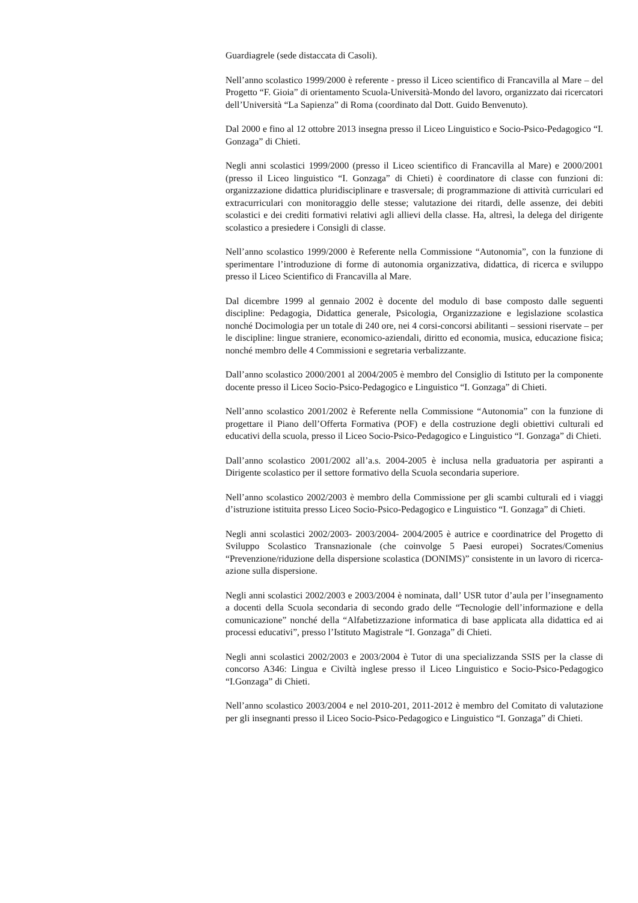Guardiagrele (sede distaccata di Casoli).
Nell’anno scolastico 1999/2000 è referente - presso il Liceo scientifico di Francavilla al Mare – del Progetto “F. Gioia” di orientamento Scuola-Università-Mondo del lavoro, organizzato dai ricercatori dell’Università “La Sapienza” di Roma (coordinato dal Dott. Guido Benvenuto).
Dal 2000 e fino al 12 ottobre 2013 insegna presso il Liceo Linguistico e Socio-Psico-Pedagogico “I. Gonzaga” di Chieti.
Negli anni scolastici 1999/2000 (presso il Liceo scientifico di Francavilla al Mare) e 2000/2001 (presso il Liceo linguistico “I. Gonzaga” di Chieti) è coordinatore di classe con funzioni di: organizzazione didattica pluridisciplinare e trasversale; di programmazione di attività curriculari ed extracurriculari con monitoraggio delle stesse; valutazione dei ritardi, delle assenze, dei debiti scolastici e dei crediti formativi relativi agli allievi della classe. Ha, altresì, la delega del dirigente scolastico a presiedere i Consigli di classe.
Nell’anno scolastico 1999/2000 è Referente nella Commissione “Autonomia”, con la funzione di sperimentare l’introduzione di forme di autonomia organizzativa, didattica, di ricerca e sviluppo presso il Liceo Scientifico di Francavilla al Mare.
Dal dicembre 1999 al gennaio 2002 è docente del modulo di base composto dalle seguenti discipline: Pedagogia, Didattica generale, Psicologia, Organizzazione e legislazione scolastica nonché Docimologia per un totale di 240 ore, nei 4 corsi-concorsi abilitanti – sessioni riservate – per le discipline: lingue straniere, economico-aziendali, diritto ed economia, musica, educazione fisica; nonché membro delle 4 Commissioni e segretaria verbalizzante.
Dall’anno scolastico 2000/2001 al 2004/2005 è membro del Consiglio di Istituto per la componente docente presso il Liceo Socio-Psico-Pedagogico e Linguistico “I. Gonzaga” di Chieti.
Nell’anno scolastico 2001/2002 è Referente nella Commissione “Autonomia” con la funzione di progettare il Piano dell’Offerta Formativa (POF) e della costruzione degli obiettivi culturali ed educativi della scuola, presso il Liceo Socio-Psico-Pedagogico e Linguistico “I. Gonzaga” di Chieti.
Dall’anno scolastico 2001/2002 all’a.s. 2004-2005 è inclusa nella graduatoria per aspiranti a Dirigente scolastico per il settore formativo della Scuola secondaria superiore.
Nell’anno scolastico 2002/2003 è membro della Commissione per gli scambi culturali ed i viaggi d’istruzione istituita presso Liceo Socio-Psico-Pedagogico e Linguistico “I. Gonzaga” di Chieti.
Negli anni scolastici 2002/2003- 2003/2004- 2004/2005 è autrice e coordinatrice del Progetto di Sviluppo Scolastico Transnazionale (che coinvolge 5 Paesi europei) Socrates/Comenius “Prevenzione/riduzione della dispersione scolastica (DONIMS)” consistente in un lavoro di ricerca-azione sulla dispersione.
Negli anni scolastici 2002/2003 e 2003/2004 è nominata, dall’ USR tutor d’aula per l’insegnamento a docenti della Scuola secondaria di secondo grado delle “Tecnologie dell’informazione e della comunicazione” nonché della “Alfabetizzazione informatica di base applicata alla didattica ed ai processi educativi”, presso l’Istituto Magistrale “I. Gonzaga” di Chieti.
Negli anni scolastici 2002/2003 e 2003/2004 è Tutor di una specializzanda SSIS per la classe di concorso A346: Lingua e Civiltà inglese presso il Liceo Linguistico e Socio-Psico-Pedagogico “I.Gonzaga” di Chieti.
Nell’anno scolastico 2003/2004 e nel 2010-201, 2011-2012 è membro del Comitato di valutazione per gli insegnanti presso il Liceo Socio-Psico-Pedagogico e Linguistico “I. Gonzaga” di Chieti.